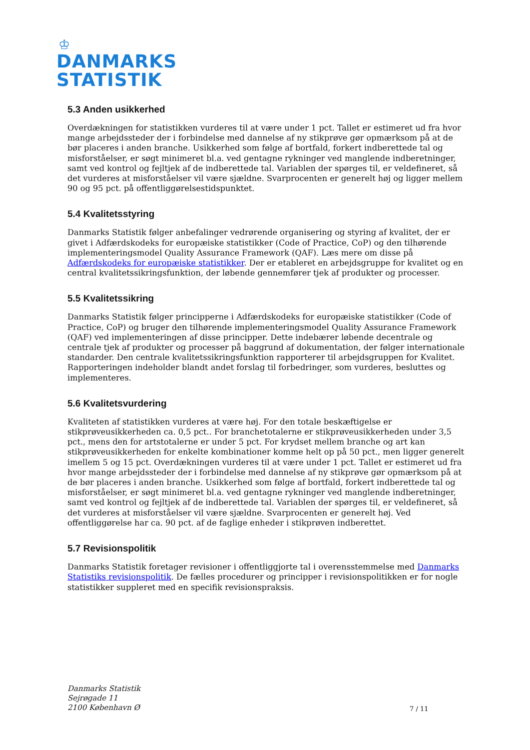♔
DANMARKS
STATISTIK
5.3 Anden usikkerhed
Overdækningen for statistikken vurderes til at være under 1 pct. Tallet er estimeret ud fra hvor mange arbejdssteder der i forbindelse med dannelse af ny stikprøve gør opmærksom på at de bør placeres i anden branche. Usikkerhed som følge af bortfald, forkert indberettede tal og misforståelser, er søgt minimeret bl.a. ved gentagne rykninger ved manglende indberetninger, samt ved kontrol og fejltjek af de indberettede tal. Variablen der spørges til, er veldefineret, så det vurderes at misforståelser vil være sjældne. Svarprocenten er generelt høj og ligger mellem 90 og 95 pct. på offentliggørelsestidspunktet.
5.4 Kvalitetsstyring
Danmarks Statistik følger anbefalinger vedrørende organisering og styring af kvalitet, der er givet i Adfærdskodeks for europæiske statistikker (Code of Practice, CoP) og den tilhørende implementeringsmodel Quality Assurance Framework (QAF). Læs mere om disse på Adfærdskodeks for europæiske statistikker. Der er etableret en arbejdsgruppe for kvalitet og en central kvalitetssikringsfunktion, der løbende gennemfører tjek af produkter og processer.
5.5 Kvalitetssikring
Danmarks Statistik følger principperne i Adfærdskodeks for europæiske statistikker (Code of Practice, CoP) og bruger den tilhørende implementeringsmodel Quality Assurance Framework (QAF) ved implementeringen af disse principper. Dette indebærer løbende decentrale og centrale tjek af produkter og processer på baggrund af dokumentation, der følger internationale standarder. Den centrale kvalitetssikringsfunktion rapporterer til arbejdsgruppen for Kvalitet. Rapporteringen indeholder blandt andet forslag til forbedringer, som vurderes, besluttes og implementeres.
5.6 Kvalitetsvurdering
Kvaliteten af statistikken vurderes at være høj. For den totale beskæftigelse er stikprøveusikkerheden ca. 0,5 pct.. For branchetotalerne er stikprøveusikkerheden under 3,5 pct., mens den for artstotalerne er under 5 pct. For krydset mellem branche og art kan stikprøveusikkerheden for enkelte kombinationer komme helt op på 50 pct., men ligger generelt imellem 5 og 15 pct. Overdækningen vurderes til at være under 1 pct. Tallet er estimeret ud fra hvor mange arbejdssteder der i forbindelse med dannelse af ny stikprøve gør opmærksom på at de bør placeres i anden branche. Usikkerhed som følge af bortfald, forkert indberettede tal og misforståelser, er søgt minimeret bl.a. ved gentagne rykninger ved manglende indberetninger, samt ved kontrol og fejltjek af de indberettede tal. Variablen der spørges til, er veldefineret, så det vurderes at misforståelser vil være sjældne. Svarprocenten er generelt høj. Ved offentliggørelse har ca. 90 pct. af de faglige enheder i stikprøven indberettet.
5.7 Revisionspolitik
Danmarks Statistik foretager revisioner i offentliggjorte tal i overensstemmelse med Danmarks Statistiks revisionspolitik. De fælles procedurer og principper i revisionspolitikken er for nogle statistikker suppleret med en specifik revisionspraksis.
Danmarks Statistik
Sejrøgade 11
2100 København Ø
7 / 11